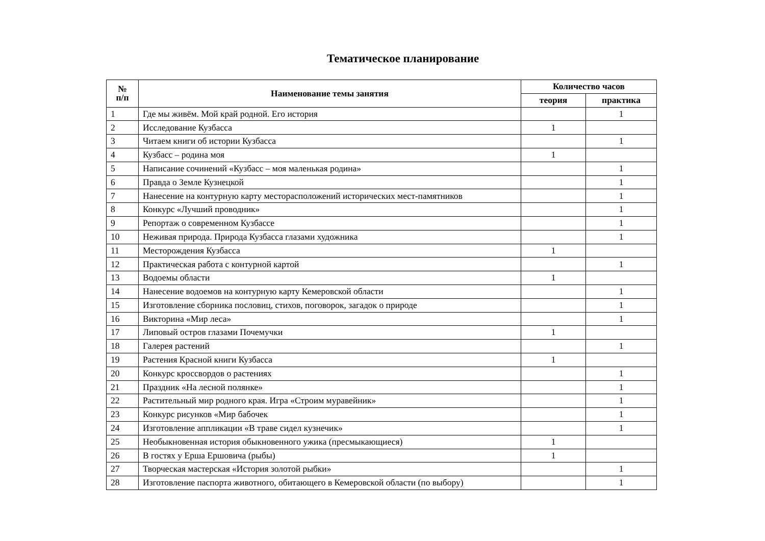Тематическое планирование
| № п/п | Наименование темы занятия | Количество часов | |
| --- | --- | --- | --- |
| | | теория | практика |
| 1 | Где мы живём. Мой край родной. Его история | | 1 |
| 2 | Исследование Кузбасса | 1 | |
| 3 | Читаем книги об истории Кузбасса | | 1 |
| 4 | Кузбасс – родина моя | 1 | |
| 5 | Написание сочинений «Кузбасс – моя маленькая родина» | | 1 |
| 6 | Правда о Земле Кузнецкой | | 1 |
| 7 | Нанесение на контурную карту месторасположений исторических мест-памятников | | 1 |
| 8 | Конкурс «Лучший проводник» | | 1 |
| 9 | Репортаж о современном Кузбассе | | 1 |
| 10 | Неживая природа. Природа Кузбасса глазами художника | | 1 |
| 11 | Месторождения Кузбасса | 1 | |
| 12 | Практическая работа с контурной картой | | 1 |
| 13 | Водоемы области | 1 | |
| 14 | Нанесение водоемов на контурную карту Кемеровской области | | 1 |
| 15 | Изготовление сборника пословиц, стихов, поговорок, загадок о природе | | 1 |
| 16 | Викторина «Мир леса» | | 1 |
| 17 | Липовый остров глазами Почемучки | 1 | |
| 18 | Галерея растений | | 1 |
| 19 | Растения Красной книги Кузбасса | 1 | |
| 20 | Конкурс кроссвордов о растениях | | 1 |
| 21 | Праздник «На лесной полянке» | | 1 |
| 22 | Растительный мир родного края. Игра «Строим муравейник» | | 1 |
| 23 | Конкурс рисунков «Мир бабочек | | 1 |
| 24 | Изготовление аппликации «В траве сидел кузнечик» | | 1 |
| 25 | Необыкновенная история обыкновенного ужика (пресмыкающиеся) | 1 | |
| 26 | В гостях у Ерша Ершовича (рыбы) | 1 | |
| 27 | Творческая мастерская «История золотой рыбки» | | 1 |
| 28 | Изготовление паспорта животного, обитающего в Кемеровской области (по выбору) | | 1 |